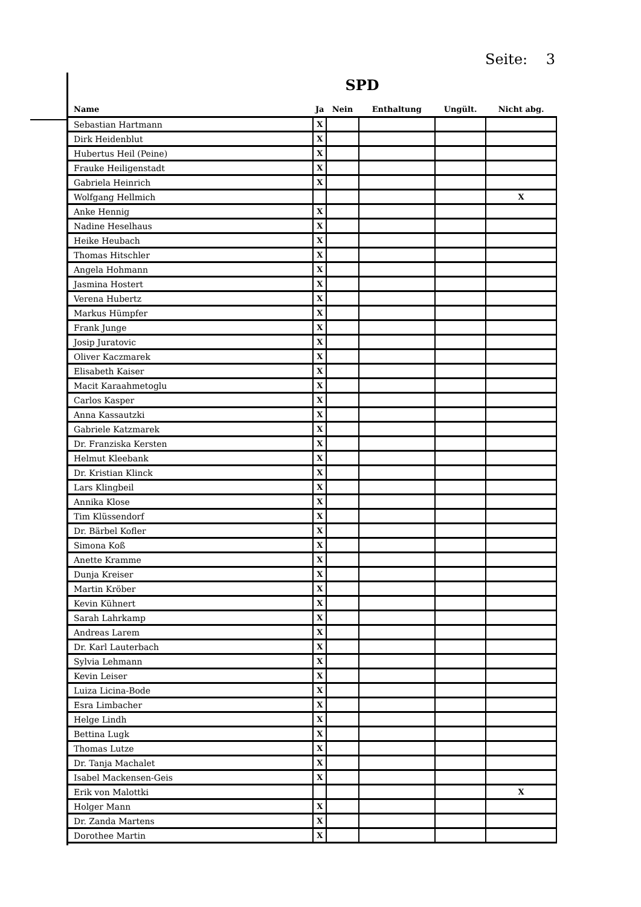Seite: 3
SPD
| Name | Ja | Nein | Enthaltung | Ungült. | Nicht abg. |
| --- | --- | --- | --- | --- | --- |
| Sebastian Hartmann | X | | | | |
| Dirk Heidenblut | X | | | | |
| Hubertus Heil (Peine) | X | | | | |
| Frauke Heiligenstadt | X | | | | |
| Gabriela Heinrich | X | | | | |
| Wolfgang Hellmich | | | | | X |
| Anke Hennig | X | | | | |
| Nadine Heselhaus | X | | | | |
| Heike Heubach | X | | | | |
| Thomas Hitschler | X | | | | |
| Angela Hohmann | X | | | | |
| Jasmina Hostert | X | | | | |
| Verena Hubertz | X | | | | |
| Markus Hümpfer | X | | | | |
| Frank Junge | X | | | | |
| Josip Juratovic | X | | | | |
| Oliver Kaczmarek | X | | | | |
| Elisabeth Kaiser | X | | | | |
| Macit Karaahmetoglu | X | | | | |
| Carlos Kasper | X | | | | |
| Anna Kassautzki | X | | | | |
| Gabriele Katzmarek | X | | | | |
| Dr. Franziska Kersten | X | | | | |
| Helmut Kleebank | X | | | | |
| Dr. Kristian Klinck | X | | | | |
| Lars Klingbeil | X | | | | |
| Annika Klose | X | | | | |
| Tim Klüssendorf | X | | | | |
| Dr. Bärbel Kofler | X | | | | |
| Simona Koß | X | | | | |
| Anette Kramme | X | | | | |
| Dunja Kreiser | X | | | | |
| Martin Kröber | X | | | | |
| Kevin Kühnert | X | | | | |
| Sarah Lahrkamp | X | | | | |
| Andreas Larem | X | | | | |
| Dr. Karl Lauterbach | X | | | | |
| Sylvia Lehmann | X | | | | |
| Kevin Leiser | X | | | | |
| Luiza Licina-Bode | X | | | | |
| Esra Limbacher | X | | | | |
| Helge Lindh | X | | | | |
| Bettina Lugk | X | | | | |
| Thomas Lutze | X | | | | |
| Dr. Tanja Machalet | X | | | | |
| Isabel Mackensen-Geis | X | | | | |
| Erik von Malottki | | | | | X |
| Holger Mann | X | | | | |
| Dr. Zanda Martens | X | | | | |
| Dorothee Martin | X | | | | |